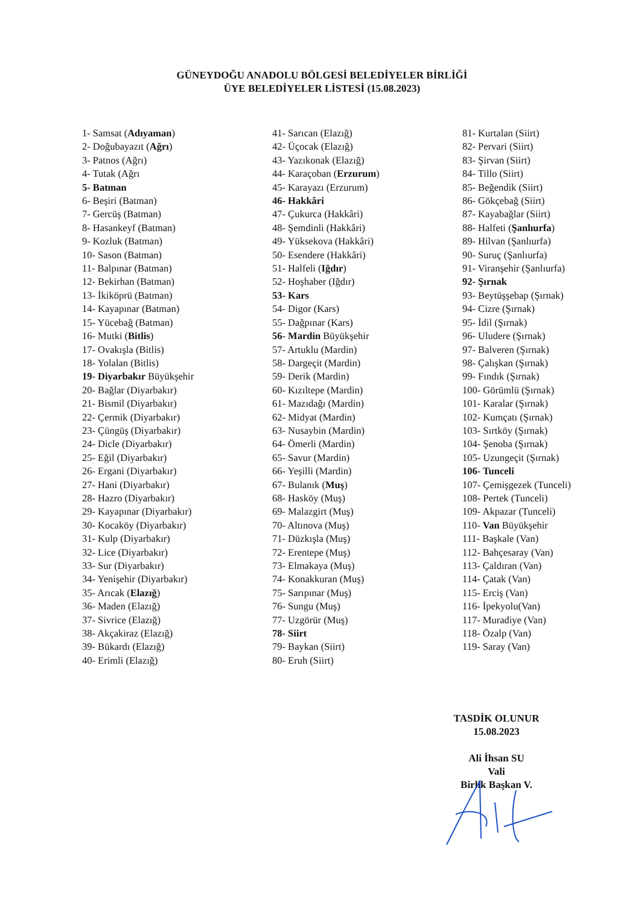GÜNEYDOĞU ANADOLU BÖLGESİ BELEDİYELER BİRLİĞİ
ÜYE BELEDİYELER LİSTESİ (15.08.2023)
1- Samsat (Adıyaman)
2- Doğubayazıt (Ağrı)
3- Patnos (Ağrı)
4- Tutak (Ağrı
5- Batman
6- Beşiri (Batman)
7- Gercüş (Batman)
8- Hasankeyf (Batman)
9- Kozluk (Batman)
10- Sason (Batman)
11- Balpınar (Batman)
12- Bekirhan (Batman)
13- İkiköprü (Batman)
14- Kayapınar (Batman)
15- Yücebağ (Batman)
16- Mutki (Bitlis)
17- Ovakışla (Bitlis)
18- Yolalan (Bitlis)
19- Diyarbakır Büyükşehir
20- Bağlar (Diyarbakır)
21- Bismil (Diyarbakır)
22- Çermik (Diyarbakır)
23- Çüngüş (Diyarbakır)
24- Dicle (Diyarbakır)
25- Eğil (Diyarbakır)
26- Ergani (Diyarbakır)
27- Hani (Diyarbakır)
28- Hazro (Diyarbakır)
29- Kayapınar (Diyarbakır)
30- Kocaköy (Diyarbakır)
31- Kulp (Diyarbakır)
32- Lice (Diyarbakır)
33- Sur (Diyarbakır)
34- Yenişehir (Diyarbakır)
35- Arıcak (Elazığ)
36- Maden (Elazığ)
37- Sivrice (Elazığ)
38- Akçakiraz (Elazığ)
39- Bükardı (Elazığ)
40- Erimli (Elazığ)
41- Sarıcan (Elazığ)
42- Üçocak (Elazığ)
43- Yazıkonak (Elazığ)
44- Karaçoban (Erzurum)
45- Karayazı (Erzurum)
46- Hakkâri
47- Çukurca (Hakkâri)
48- Şemdinli (Hakkâri)
49- Yüksekova (Hakkâri)
50- Esendere (Hakkâri)
51- Halfeli (Iğdır)
52- Hoşhaber (Iğdır)
53- Kars
54- Digor (Kars)
55- Dağpınar (Kars)
56- Mardin Büyükşehir
57- Artuklu (Mardin)
58- Dargeçit (Mardin)
59- Derik (Mardin)
60- Kızıltepe (Mardin)
61- Mazıdağı (Mardin)
62- Midyat (Mardin)
63- Nusaybin (Mardin)
64- Ömerli (Mardin)
65- Savur (Mardin)
66- Yeşilli (Mardin)
67- Bulanık (Muş)
68- Hasköy (Muş)
69- Malazgirt (Muş)
70- Altınova (Muş)
71- Düzkışla (Muş)
72- Erentepe (Muş)
73- Elmakaya (Muş)
74- Konakkuran (Muş)
75- Sarıpınar (Muş)
76- Sungu (Muş)
77- Uzgörür (Muş)
78- Siirt
79- Baykan (Siirt)
80- Eruh (Siirt)
81- Kurtalan (Siirt)
82- Pervari (Siirt)
83- Şirvan (Siirt)
84- Tillo (Siirt)
85- Beğendik (Siirt)
86- Gökçebağ (Siirt)
87- Kayabağlar (Siirt)
88- Halfeti (Şanlıurfa)
89- Hilvan (Şanlıurfa)
90- Suruç (Şanlıurfa)
91- Viranşehir (Şanlıurfa)
92- Şırnak
93- Beytüşşebap (Şırnak)
94- Cizre (Şırnak)
95- İdil (Şırnak)
96- Uludere (Şırnak)
97- Balveren (Şırnak)
98- Çalışkan (Şırnak)
99- Fındık (Şırnak)
100- Görümlü (Şırnak)
101- Karalar (Şırnak)
102- Kumçatı (Şırnak)
103- Sırtköy (Şırnak)
104- Şenoba (Şırnak)
105- Uzungeçit (Şırnak)
106- Tunceli
107- Çemişgezek (Tunceli)
108- Pertek (Tunceli)
109- Akpazar (Tunceli)
110- Van Büyükşehir
111- Başkale (Van)
112- Bahçesaray (Van)
113- Çaldıran (Van)
114- Çatak (Van)
115- Erciş (Van)
116- İpekyolu(Van)
117- Muradiye (Van)
118- Özalp (Van)
119- Saray (Van)
TASDİK OLUNUR
15.08.2023
Ali İhsan SU
Vali
Birlik Başkan V.